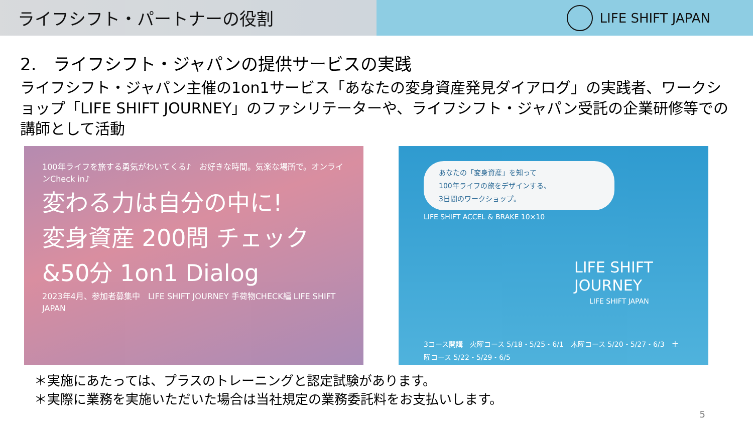ライフシフト・パートナーの役割
LIFE SHIFT JAPAN
2.　ライフシフト・ジャパンの提供サービスの実践
ライフシフト・ジャパン主催の1on1サービス「あなたの変身資産発見ダイアログ」の実践者、ワークショップ「LIFE SHIFT JOURNEY」のファシリテーターや、ライフシフト・ジャパン受託の企業研修等での講師として活動
100年ライフを旅する勇気がわいてくる♪　お好きな時間。気楽な場所で。オンラインCheck in♪
変わる力は自分の中に!
変身資産 200問 チェック
&50分 1on1 Dialog
2023年4月、参加者募集中　LIFE SHIFT JOURNEY 手荷物CHECK編 LIFE SHIFT JAPAN
あなたの「変身資産」を知って
100年ライフの旅をデザインする、
3日間のワークショップ。
LIFE SHIFT ACCEL & BRAKE 10×10
LIFE SHIFT
JOURNEY
LIFE SHIFT JAPAN
3コース開講　火曜コース 5/18・5/25・6/1　木曜コース 5/20・5/27・6/3　土曜コース 5/22・5/29・6/5
＊実施にあたっては、プラスのトレーニングと認定試験があります。
＊実際に業務を実施いただいた場合は当社規定の業務委託料をお支払いします。
5